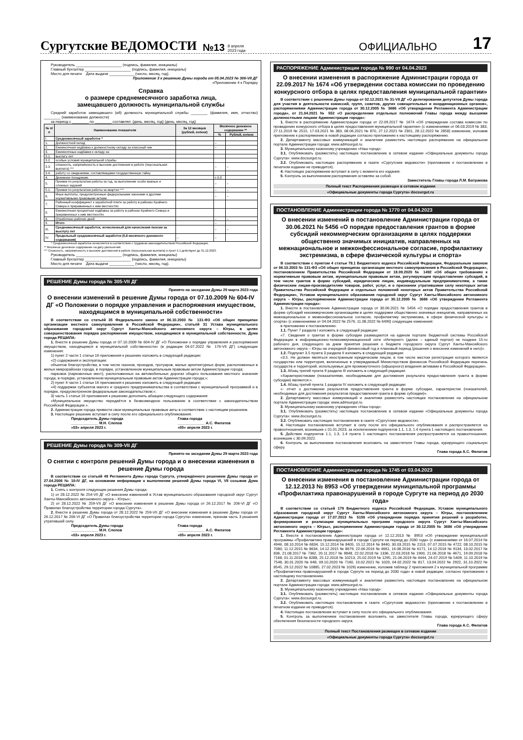Сургутские ВЕДОМОСТИ №13 8 апреля
2023 года ОФИЦИАЛЬНО 17
Руководитель ______________________ (подпись, фамилия, инициалы)
Главный бухгалтер ______________________ (подпись, фамилия, инициалы)
Место для печати Дата выдачи ____________ (число, месяц, год).
Приложение 3 к решению Думы города от 05.04.2023 № 306-VII ДГ
«Приложение 4 к Порядку
Справка
о размере среднемесячного заработка лица,
замещавшего должность муниципальной службы
Средний заработок замещавшего (ей) должность муниципальной службы ________ (фамилия, имя, отчество) ________ (наименование должности)
за период с ________ по ________ составлял: (день, месяц, год) (день, месяц, год)
| № п/п | Наименование показателя | За 12 месяцев (рублей, копеек) | Месячное денежное содержание ** | |
| --- | --- | --- | --- | --- |
| | | | % | Рублей, копеек |
| I. | Среднемесячный заработок * | | | |
| 1. | Должностной оклад | | – | |
| 2. | Ежемесячная надбавка к должностному окладу за классный чин | | – | |
| 3. | Ежемесячные надбавки к окладу за: | | | |
| 3.1. | выслугу лет | | | |
| 3.2. | особые условия муниципальной службы | | | |
| 3.3. | сложность, напряжённость и высокие достижения в работе (персональная выплата) *** | | – | – |
| 3.4. | работу со сведениями, составляющими государственную тайну | | | |
| 4. | Денежное поощрение | | x 0,8 | |
| 5. | Премии по результатам работы за год, за выполнение особо важных и сложных заданий | | – | – |
| 5.1. | Премии по результатам работы за квартал *** | | – | – |
| 6. | Иные выплаты, предусмотренные федеральными законами и другими нормативными правовыми актами | | – | – |
| 7. | Районный коэффициент к заработной плате за работу в районах Крайнего Севера и приравненных к ним местностях | | | |
| 8. | Ежемесячная процентная надбавка за работу в районах Крайнего Севера и приравненных к ним местностях | | | |
| 9. | Отработано рабочих дней | | – | – |
| II. | Итого | | – | |
| III. | Среднемесячный заработок, исчисленный для начисления пенсии за выслугу лет | | – | – |
| IV. | Предельный среднемесячный заработок (0,8 месячного денежного содержания) | – | – | |
* Среднемесячный заработок исчисляется в соответствии с трудовым законодательством Российской Федерации.
** Месячное денежное содержание на дату увольнения.
*** Сложность, напряжённость и высокие достижения в работе (персональная выплата) и пункт 5.1 действуют до 31.12.2023.
Руководитель ______________________ (подпись, фамилия, инициалы)
Главный бухгалтер ______________________ (подпись, фамилия, инициалы)
Место для печати Дата выдачи ____________ (число, месяц, год).
РЕШЕНИЕ Думы города № 305-VII ДГ
Принято на заседании Думы 29 марта 2023 года
О внесении изменений в решение Думы города от 07.10.2009 № 604-IV ДГ «О Положении о порядке управления и распоряжения имуществом, находящимся в муниципальной собственности»
В соответствии со статьёй 35 Федерального закона от 06.10.2003 № 131-ФЗ «Об общих принципах организации местного самоуправления в Российской Федерации», статьёй 31 Устава муниципального образования городской округ Сургут Ханты-Мансийского автономного округа – Югры, в целях совершенствования порядка распоряжения имуществом, находящимся в муниципальной собственности, Дума города РЕШИЛА:
1. Внести в решение Думы города от 07.10.2009 № 604-IV ДГ «О Положении о порядке управления и распоряжения имуществом, находящимся в муниципальной собственности» (в редакции 04.07.2022 № 176-VII ДГ) следующие изменения:
1) пункт 2 части 1 статьи 16 приложения к решению изложить в следующей редакции:
«2) содержания и эксплуатации:
объектов благоустройства, в том числе газонов, проездов, тротуаров, малых архитектурных форм, расположенных в жилых микрорайонах города, в порядке, установленном муниципальным правовым актом Администрации города;
парковок (парковочных мест), расположенных на автомобильных дорогах общего пользования местного значения города, в порядке, установленном муниципальным правовым актом Администрации города;»;
2) пункт 4 части 1 статьи 16 приложения к решению изложить в следующей редакции:
«4) поддержки субъектов малого и среднего предпринимательства в соответствии с муниципальной программой и в порядке, предусмотренном федеральным законодательством;»;
3) часть 1 статьи 16 приложения к решению дополнить абзацем следующего содержания:
«Муниципальное имущество передаётся в безвозмездное пользование в соответствии с законодательством Российской Федерации.».
2. Администрации города привести свои муниципальные правовые акты в соответствие с настоящим решением.
3. Настоящее решение вступает в силу после его официального опубликования.
Председатель Думы города
_____________ М.Н. Слепов
«03» апреля 2023 г.
Глава города
_____________ А.С. Филатов
«05» апреля 2023 г.
РЕШЕНИЕ Думы города № 309-VII ДГ
Принято на заседании Думы 29 марта 2023 года
О снятии с контроля решений Думы города и о внесении изменения в решение Думы города
В соответствии со статьёй 49 Регламента Думы города Сургута, утверждённого решением Думы города от 27.04.2006 № 10-IV ДГ, на основании информации о выполнении решений Думы города VI, VII созывов Дума города РЕШИЛА:
1. Снять с контроля следующие решения Думы города:
1) от 28.12.2022 № 254-VII ДГ «О внесении изменений в Устав муниципального образования городской округ Сургут Ханты-Мансийского автономного округа – Югры»;
2) от 28.12.2022 № 259-VII ДГ «О внесении изменения в решение Думы города от 26.12.2017 № 206-VI ДГ «О Правилах благоустройства территории города Сургута».
2. Внести в решение Думы города от 28.12.2022 № 259-VII ДГ «О внесении изменения в решение Думы города от 26.12.2017 № 206-VI ДГ «О Правилах благоустройства территории города Сургута» изменение, признав часть 3 решения утратившей силу.
Председатель Думы города
_____________ М.Н. Слепов
«03» апреля 2023 г.
Глава города
_____________ А.С. Филатов
«05» апреля 2023 г.
РАСПОРЯЖЕНИЕ Администрации города № 990 от 04.04.2023
О внесении изменения в распоряжение Администрации города от 22.09.2017 № 1674 «Об утверждении состава комиссии по проведению конкурсного отбора в целях предоставления муниципальной гарантии»
В соответствии с решением Думы города от 02.12.2021 № 31-VII ДГ «О делегировании депутатов Думы города для участия в деятельности комиссий, групп, советов, других совещательных и координационных органов», распоряжениями Администрации города от 30.12.2005 № 3686 «Об утверждении Регламента Администрации города», от 21.04.2021 № 552 «О распределении отдельных полномочий Главы города между высшими должностными лицами Администрации города»:
1. Внести в распоряжение Администрации города от 22.09.2017 № 1674 «Об утверждении состава комиссии по проведению конкурсного отбора в целях предоставления муниципальной гарантии» (с изменениями от 06.03.2019 № 383, 27.11.2019 № 2515, 17.03.2021 № 383, 08.06.2021 № 870, 27.12.2021 № 2301, 28.12.2022 № 2858) изменение, изложив приложение к распоряжению в новой редакции согласно приложению к настоящему распоряжению.
2. Департаменту массовых коммуникаций и аналитики разместить настоящее распоряжение на официальном портале Администрации города: www.admsurgut.ru.
3. Муниципальному казенному учреждению «Наш город»:
3.1. Опубликовать (разместить) настоящее постановление в сетевом издании «Официальные документы города Сургута»: www.docsurgut.ru.
3.2. Опубликовать настоящее распоряжение в газете «Сургутские ведомости» (приложение к постановлению в печатном издании не приводится).
4. Настоящее распоряжение вступает в силу с момента его издания.
5. Контроль за выполнением распоряжения оставляю за собой.
Заместитель Главы города Л.М. Батракова
Полный текст Распоряжения размещен в сетевом издании
«Официальные документы города Сургута» docsurgut.ru
ПОСТАНОВЛЕНИЕ Администрации города № 1770 от 04.04.2023
О внесении изменений в постановление Администрации города от 30.06.2021 № 5456 «О порядке предоставления грантов в форме субсидий некоммерческим организациям в целях поддержки общественно значимых инициатив, направленных на межнациональное и межконфессиональное согласие, профилактику экстремизма, в сфере физической культуры и спорта»
В соответствии с пунктом 4 статьи 78.1 Бюджетного кодекса Российской Федерации, Федеральным законом от 06.10.2003 № 131-ФЗ «Об общих принципах организации местного самоуправления в Российской Федерации», постановлением Правительства Российской Федерации от 18.09.2020 № 1492 «Об общих требованиях к нормативным правовым актам, муниципальным правовым актам, регулирующим предоставление субсидий, в том числе грантов в форме субсидий, юридическим лицам, индивидуальным предпринимателям, а также физическим лицам-производителям товаров, работ, услуг, и о признании утратившими силу некоторых актов Правительства Российской Федерации и отдельных положений некоторых актов Правительства Российской Федерации», Уставом муниципального образования городской округ Сургут Ханты-Мансийского автономного округа – Югры, распоряжением Администрации города от 30.12.2005 № 3686 «Об утверждении Регламента Администрации города»:
1. Внести в постановление Администрации города от 30.06.2021 № 5456 «О порядке предоставления грантов в форме субсидий некоммерческим организациям в целях поддержки общественно значимых инициатив, направленных на межнациональное и межконфессиональное согласие, профилактику экстремизма, в сфере физической культуры и спорта» (с изменениями от 04.04.2022 № 2576, 11.08.2022 № 6490) следующие изменения:
в приложении к постановлению:
1.1. Пункт 7 раздела I изложить в следующей редакции:
«7. Сведения о грантах в форме субсидии размещаются на едином портале бюджетной системы Российской Федерации в информационно-телекоммуникационной сети «Интернет» (далее – единый портал) не позднее 15-го рабочего дня, следующего за днем принятия решения о бюджете городского округа Сургут Ханты-Мансийского автономного округа – Югры на очередной финансовый год и плановый период (решения о внесении изменений в него)».
1.2. Подпункт 3.5 пункта 3 раздела II изложить в следующей редакции:
«3.5. Не должен являться иностранным юридическим лицом, в том числе местом регистрации которого является государство или территория, включенные в утверждаемый Министерством финансов Российской Федерации перечень государств и территорий, используемых для промежуточного (офшорного) владения активами в Российской Федерации».
1.3. Абзац третий пункта 9 раздела III изложить в следующей редакции:
«Характеристиками (показателями, необходимыми для достижения результата предоставления гранта в форме субсидии) являются:».
1.4. Абзац третий пункта 1 раздела IV изложить в следующей редакции:
«- отчет о достижении результатов предоставления гранта в форме субсидии, характеристик (показателей, необходимых для достижения результатов предоставления гранта в форме субсидии)».
2. Департаменту массовых коммуникаций и аналитики разместить настоящее постановление на официальном портале Администрации города: www.admsurgut.ru.
3. Муниципальному казенному учреждению «Наш город»:
3.1. Опубликовать (разместить) настоящее постановление в сетевом издании «Официальные документы города Сургута»: www.docsurgut.ru.
3.2. Опубликовать настоящее постановление в газете «Сургутские ведомости».
4. Настоящее постановление вступает в силу после его официального опубликования и распространяется на правоотношения, возникшие с 01.01.2023, за исключением подпунктов 1.1, 1.3, 1.4 пункта 1 настоящего постановления.
5. Действие подпунктов 1.1, 1.3, 1.4 пункта 1 настоящего постановления распространяется на правоотношения, возникшие с 30.09.2022.
6. Контроль за выполнением постановления возложить на заместителя Главы города, курирующего социальную сферу.
Глава города А.С. Филатов
ПОСТАНОВЛЕНИЕ Администрации города № 1745 от 03.04.2023
О внесении изменения в постановление Администрации города от 12.12.2013 № 8953 «Об утверждении муниципальной программы «Профилактика правонарушений в городе Сургуте на период до 2030 года»
В соответствии со статьей 179 Бюджетного кодекса Российской Федерации, Уставом муниципального образования городской округ Сургут Ханты-Мансийского автономного округа – Югры, постановлением Администрации города от 17.07.2013 № 5159 «Об утверждении порядка принятия решений о разработке, формирования и реализации муниципальных программ городского округа Сургут Ханты-Мансийского автономного округа – Югры», распоряжением Администрации города от 30.12.2005 № 3686 «Об утверждении Регламента Администрации города»:
1. Внести в постановление Администрации города от 12.12.2013 № 8953 «Об утверждении муниципальной программы «Профилактика правонарушений в городе Сургуте на период до 2030 года» (с изменениями от 16.07.2014 № 4946, 08.10.2014 № 6834, 15.12.2014 № 8405, 15.12.2014 № 8440, 30.03.2015 № 2153, 07.07.2015 № 4722, 08.10.2015 № 7080, 11.12.2015 № 8634, 14.12.2015 № 8679, 22.06.2016 № 4661, 16.08.2016 № 6171, 14.12.2016 № 9134, 13.02.2017 № 836, 21.08.2017 № 7362, 20.11.2017 № 9848, 22.02.2018 № 1336, 22.03.2018 № 1900, 21.06.2018 № 4671, 19.09.2018 № 7168, 01.11.2018 № 8288, 25.12.2018 № 10213, 25.02.2019 № 1295, 21.06.2019 № 4444, 24.07.2019 № 5409, 11.10.2019 № 7548, 30.01.2020 № 648, 09.10.2020 № 7160, 10.02.2021 № 1020, 04.02.2022 № 817, 13.04.2022 № 2922, 31.10.2022 № 8545, 29.12.2022 № 10885, 27.02.2023 № 1026) изменение, изложив таблицу 2 приложения 2 к муниципальной программе «Профилактика правонарушений в городе Сургуте на период до 2030 года» в новой редакции, согласно приложению к настоящему постановлению.
2. Департаменту массовых коммуникаций и аналитики разместить настоящее постановление на официальном портале Администрации города: www.admsurgut.ru.
3. Муниципальному казенному учреждению «Наш город»:
3.1. Опубликовать (разместить) настоящее постановление в сетевом издании «Официальные документы города Сургута»: www.docsurgut.ru.
3.2. Опубликовать настоящее постановление в газете «Сургутские ведомости» (приложение к постановлению в печатном издании не приводится).
4. Настоящее постановление вступает в силу после его официального опубликования.
5. Контроль за выполнением постановления возложить на заместителя Главы города, курирующего сферу обеспечения безопасности городского округа.
Глава города А.С. Филатов
Полный текст Постановления размещен в сетевом издании
«Официальные документы города Сургута» docsurgut.ru